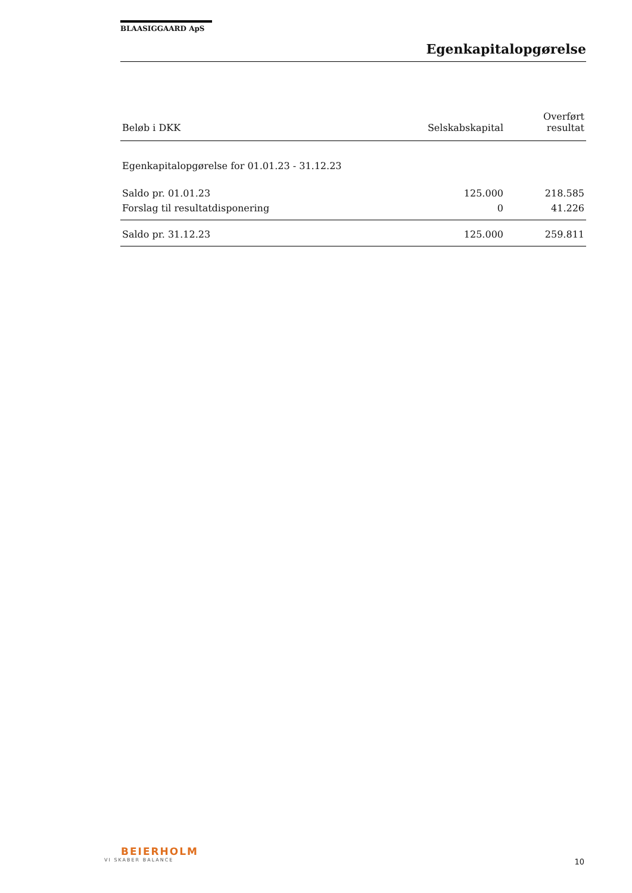BLAASIGGAARD ApS
Egenkapitalopgørelse
| Beløb i DKK | Selskabskapital | Overført resultat |
| --- | --- | --- |
| Egenkapitalopgørelse for 01.01.23 - 31.12.23 | | |
| Saldo pr. 01.01.23 | 125.000 | 218.585 |
| Forslag til resultatdisponering | 0 | 41.226 |
| Saldo pr. 31.12.23 | 125.000 | 259.811 |
BEIERHOLM
VI SKABER BALANCE
10